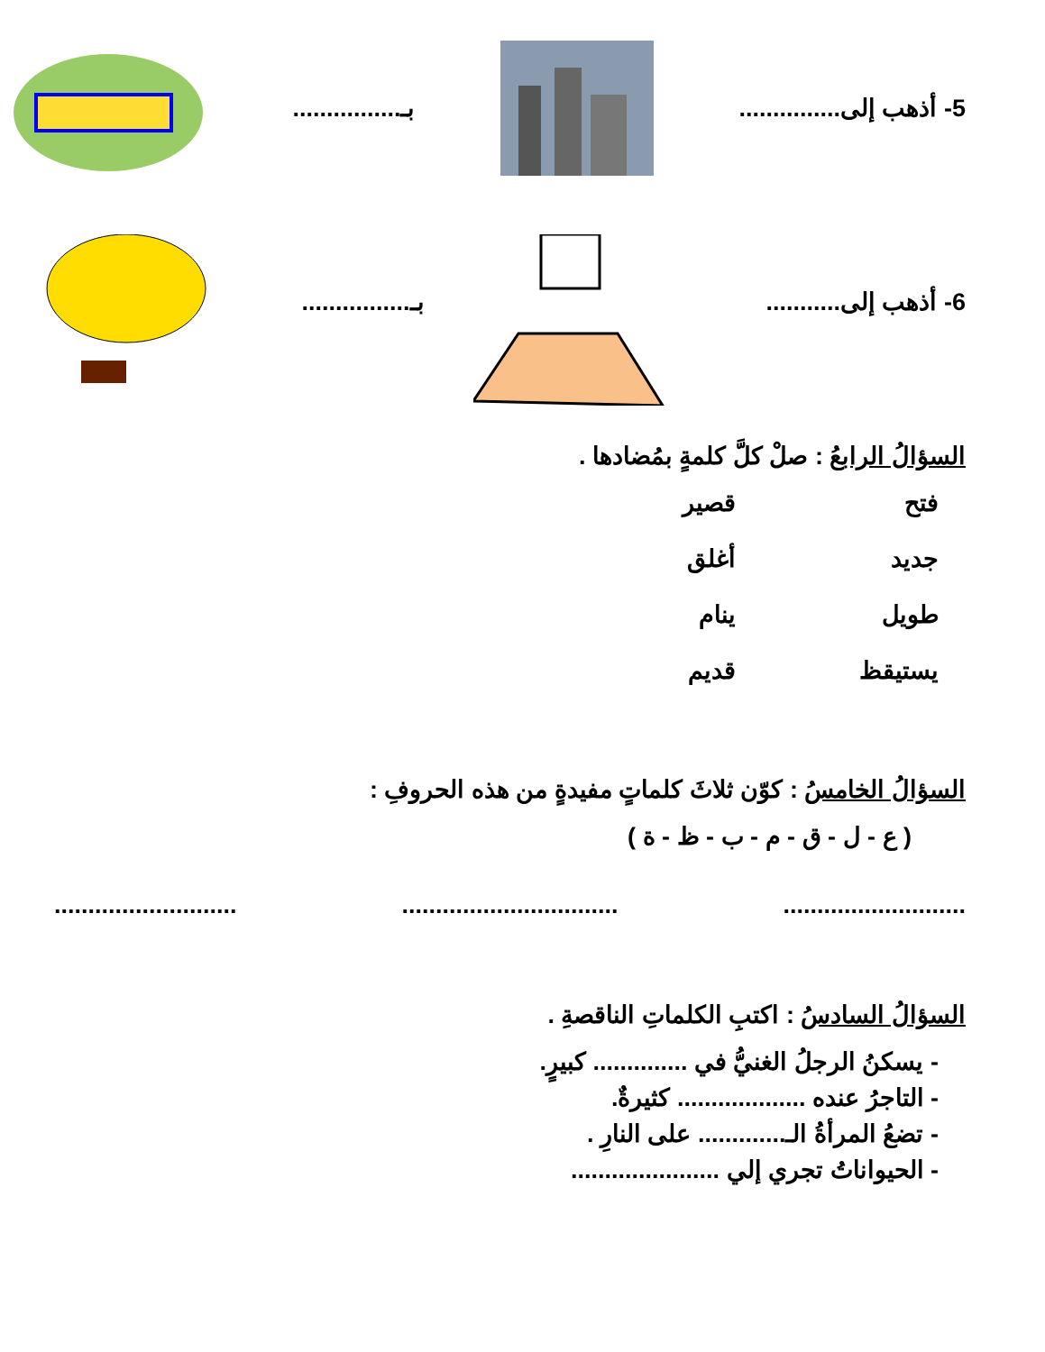5- أذهب إلى............... بـ................
6- أذهب إلى........... بـ................
السؤالُ الرابعُ : صلْ كلَّ كلمةٍ بمُضادها .
فتح
قصير
جديد
أغلق
طويل
ينام
يستيقظ
قديم
السؤالُ الخامسُ : كوّن ثلاثَ كلماتٍ مفيدةٍ من هذه الحروفِ :
( ع - ل - ق - م - ب - ظ - ة )
........................... ................................ ...........................
السؤالُ السادسُ : اكتبِ الكلماتِ الناقصةِ .
- يسكنُ الرجلُ الغنيُّ في .............. كبيرٍ.
- التاجرُ عنده ................... كثيرةٌ.
- تضعُ المرأةُ الـ............. على النارِ .
- الحيواناتُ تجري إلي ......................